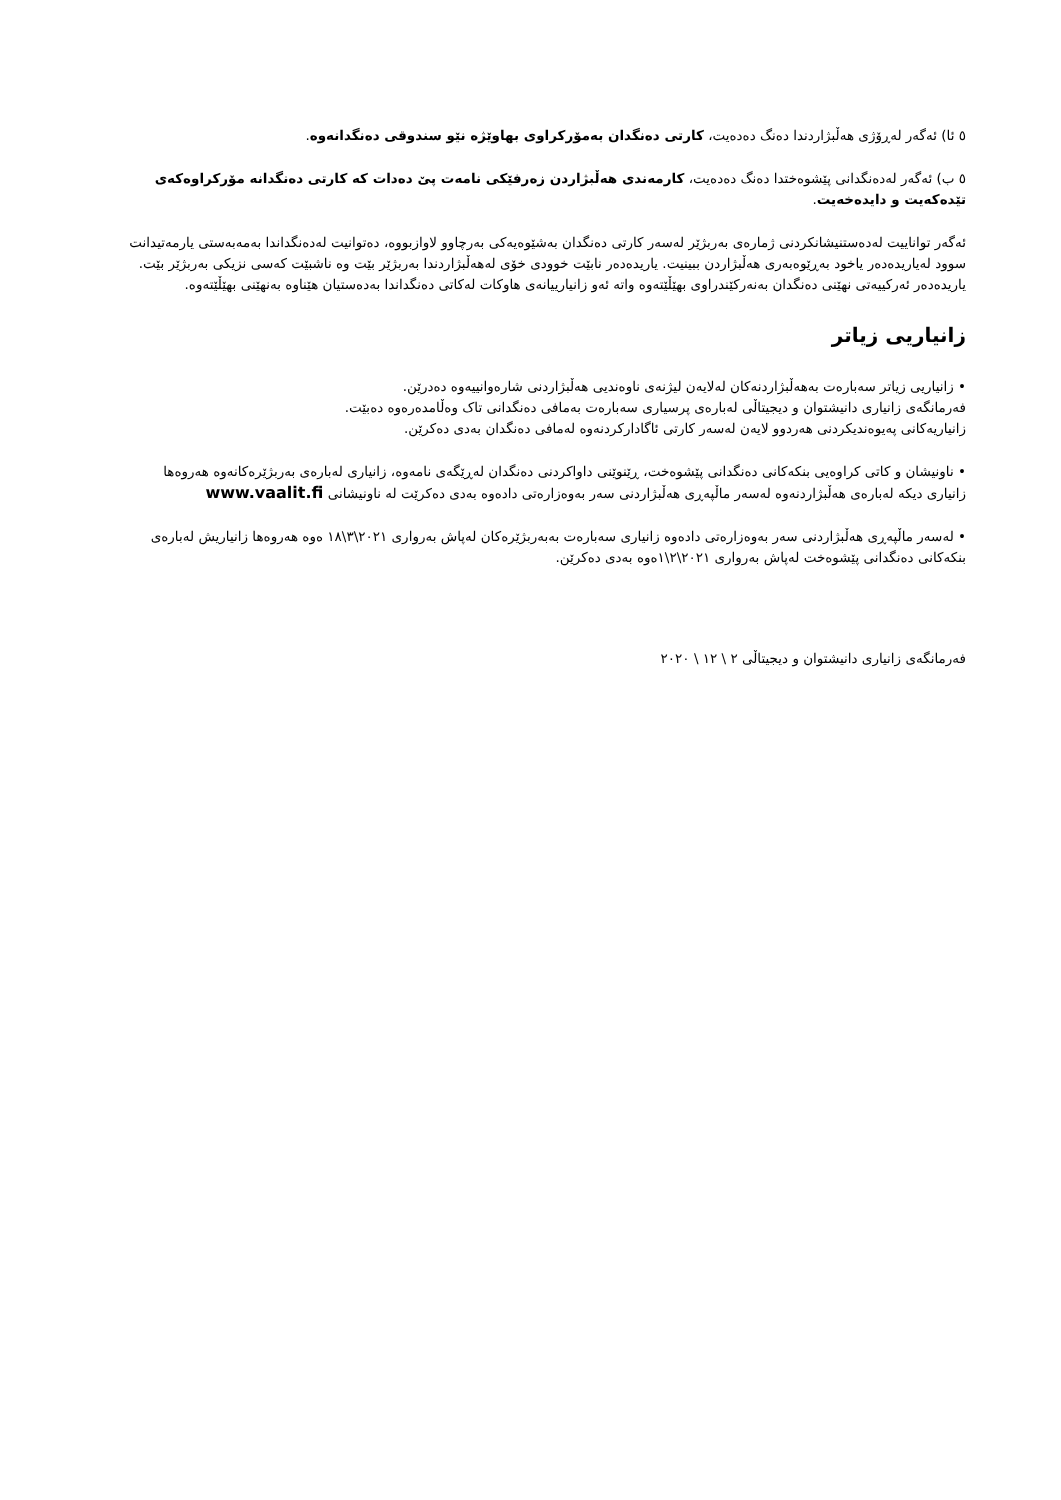٥ ئا) ئەگەر لەڕۆژی هەڵبژاردندا دەنگ دەدەیت، کارتی دەنگدان بەمۆرکراوی بهاوێژە نێو سندوقی دەنگدانەوە.
٥ ب) ئەگەر لەدەنگدانی پێشوەختدا دەنگ دەدەیت، کارمەندی هەڵبژاردن زەرفێکی نامەت پێ دەدات کە کارتی دەنگدانە مۆرکراوەکەی تێدەکەیت و دایدەخەیت.
ئەگەر توانایيت لەدەستنيشانکردنی ژمارەی بەربژێر لەسەر کارتی دەنگدان بەشێوەيەکی بەرچاوو لاوازبووە، دەتوانيت لەدەنگداندا بەمەبەستی يارمەتيدانت سوود لەياريدەدەر ياخود بەڕێوەبەری هەڵبژاردن ببينيت. ياريدەدەر نابێت خوودی خۆی لەهەڵبژاردندا بەربژێر بێت وە ناشبێت کەسی نزيکی بەربژێر بێت. ياريدەدەر ئەرکييەتی نهێنی دەنگدان بەنەرکێندراوی بهێڵێتەوە واتە ئەو زانيارييانەی هاوکات لەکاتی دەنگداندا بەدەستيان هێناوە بەنهێنی بهێڵێتەوە.
زانياريی زياتر
• زانياريی زياتر سەبارەت بەهەڵبژاردنەکان لەلايەن ليژنەی ناوەنديی هەڵبژاردنی شارەوانييەوە دەدرێن.
فەرمانگەی زانياری دانيشتوان و ديجيتاڵی لەبارەی پرسياری سەبارەت بەمافی دەنگدانی تاک وەڵامدەرەوە دەبێت.
زانياريەکانی پەيوەنديکردنی هەردوو لايەن لەسەر کارتی ئاگادارکردنەوە لەمافی دەنگدان بەدی دەکرێن.
• ناونيشان و کاتی کراوەيی بنکەکانی دەنگدانی پێشوەخت، ڕێنوێنی داواکردنی دەنگدان لەڕێگەی نامەوە، زانياری لەبارەی بەربژێرەکانەوە هەروەها زانياری ديکە لەبارەی هەڵبژاردنەوە لەسەر ماڵپەڕی هەڵبژاردنی سەر بەوەزارەتی دادەوە بەدی دەکرێت لە ناونيشانی www.vaalit.fi
• لەسەر ماڵپەڕی هەڵبژاردنی سەر بەوەزارەتی دادەوە زانياری سەبارەت بەبەربژێرەکان لەپاش بەرواری ٢٠٢١\٣\١٨ ەوە هەروەها زانياريش لەبارەی بنکەکانی دەنگدانی پێشوەخت لەپاش بەرواری ٢٠٢١\٢\١ەوە بەدی دەکرێن.
فەرمانگەی زانياری دانيشتوان و ديجيتاڵی ٢ \ ١٢ \ ٢٠٢٠